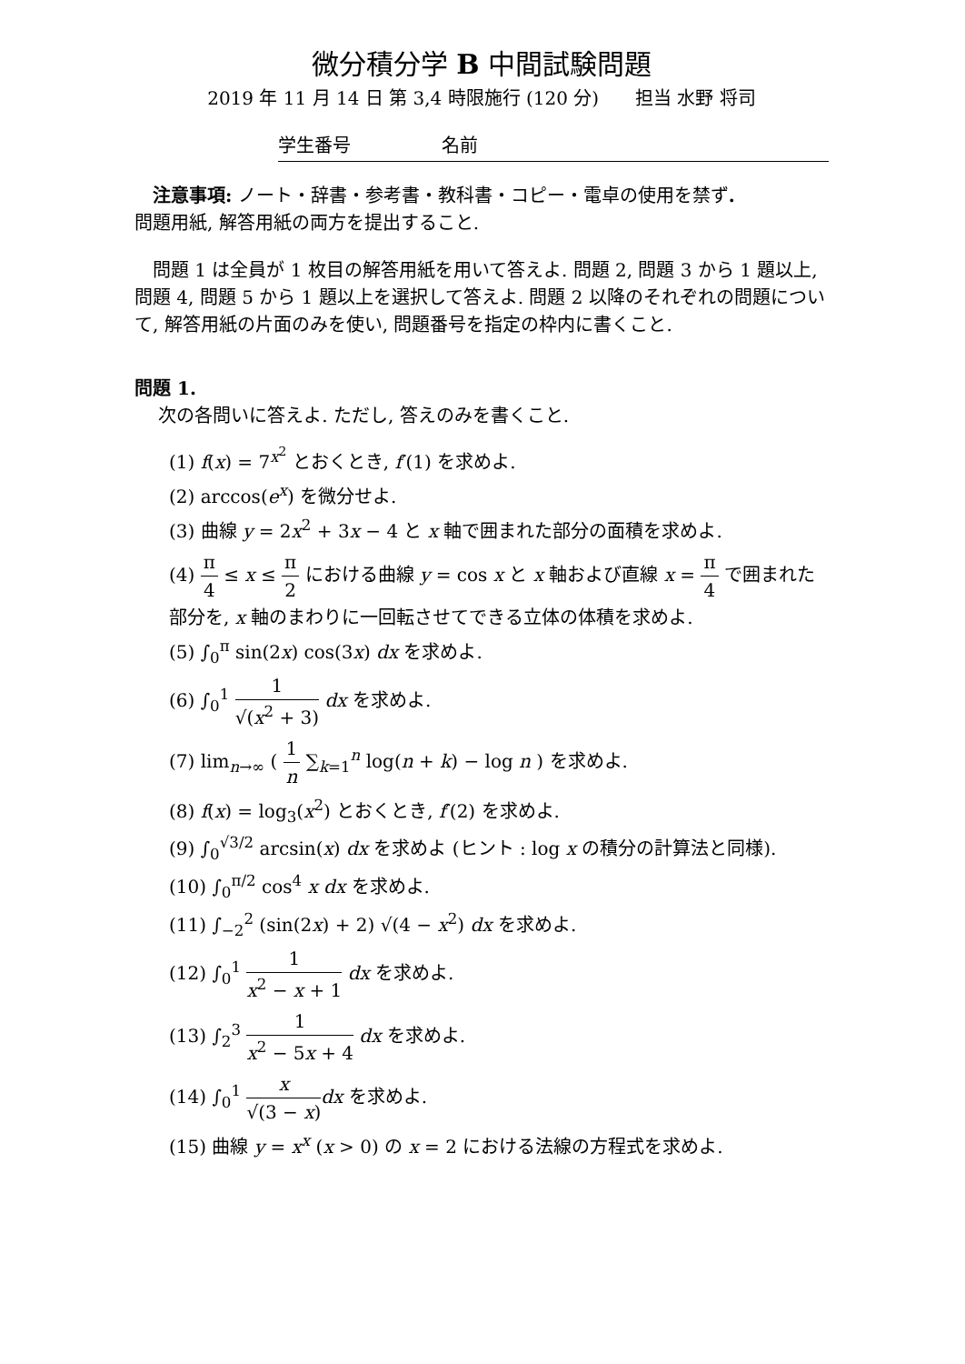微分積分学 B 中間試験問題
2019 年 11 月 14 日 第 3,4 時限施行 (120 分)　　担当 水野 将司
学生番号　　　　　名前
　注意事項: ノート・辞書・参考書・教科書・コピー・電卓の使用を禁ず.
問題用紙, 解答用紙の両方を提出すること.
　問題 1 は全員が 1 枚目の解答用紙を用いて答えよ. 問題 2, 問題 3 から 1 題以上, 問題 4, 問題 5 から 1 題以上を選択して答えよ. 問題 2 以降のそれぞれの問題について, 解答用紙の片面のみを使い, 問題番号を指定の枠内に書くこと.
問題 1.
　 次の各問いに答えよ. ただし, 答えのみを書くこと.
(1) f(x) = 7<sup>x<sup>2</sup></sup> とおくとき, f′(1) を求めよ.
(2) arccos(e<sup>x</sup>) を微分せよ.
(3) 曲線 y = 2x<sup>2</sup> + 3x − 4 と x 軸で囲まれた部分の面積を求めよ.
(4) π 4 ≤ x ≤ π 2 における曲線 y = cos x と x 軸および直線 x = π 4 で囲まれた部分を, x 軸のまわりに一回転させてできる立体の体積を求めよ.
(5) ∫<sub>0</sub><sup>π</sup> sin(2x) cos(3x) dx を求めよ.
(6) ∫<sub>0</sub><sup>1</sup> 1 √(x<sup>2</sup> + 3) dx を求めよ.
(7) lim<sub>n→∞</sub> ( 1 n ∑<sub>k=1</sub><sup>n</sup> log(n + k) − log n ) を求めよ.
(8) f(x) = log<sub>3</sub>(x<sup>2</sup>) とおくとき, f′(2) を求めよ.
(9) ∫<sub>0</sub><sup>√3/2</sup> arcsin(x) dx を求めよ (ヒント : log x の積分の計算法と同様).
(10) ∫<sub>0</sub><sup>π/2</sup> cos<sup>4</sup> x dx を求めよ.
(11) ∫<sub>−2</sub><sup>2</sup> (sin(2x) + 2) √(4 − x<sup>2</sup>) dx を求めよ.
(12) ∫<sub>0</sub><sup>1</sup> 1 x<sup>2</sup> − x + 1 dx を求めよ.
(13) ∫<sub>2</sub><sup>3</sup> 1 x<sup>2</sup> − 5x + 4 dx を求めよ.
(14) ∫<sub>0</sub><sup>1</sup> x √(3 − x) dx を求めよ.
(15) 曲線 y = x<sup>x</sup> (x > 0) の x = 2 における法線の方程式を求めよ.